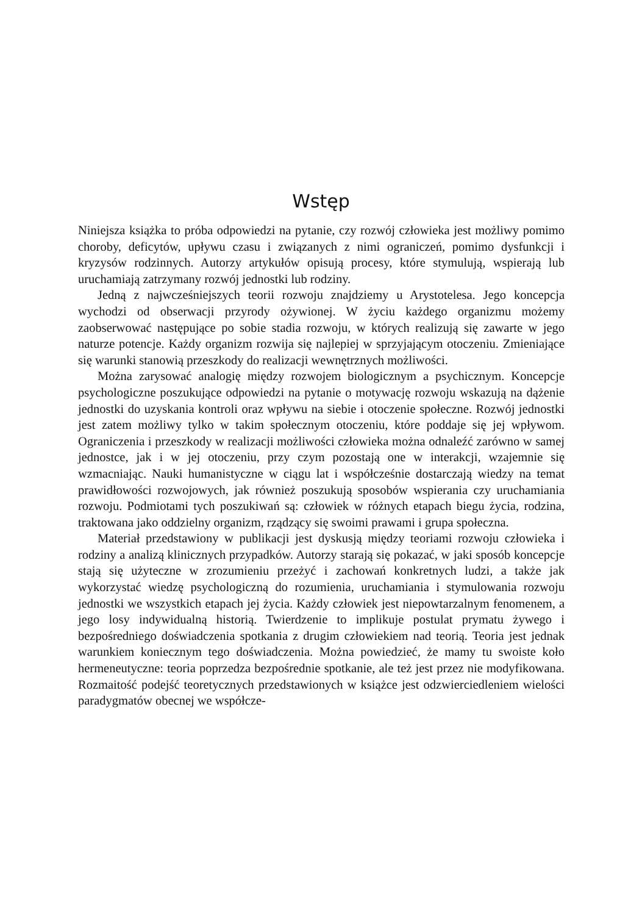Wstęp
Niniejsza książka to próba odpowiedzi na pytanie, czy rozwój człowieka jest możliwy pomimo choroby, deficytów, upływu czasu i związanych z nimi ograniczeń, pomimo dysfunkcji i kryzysów rodzinnych. Autorzy artykułów opisują procesy, które stymulują, wspierają lub uruchamiają zatrzymany rozwój jednostki lub rodziny.
Jedną z najwcześniejszych teorii rozwoju znajdziemy u Arystotelesa. Jego koncepcja wychodzi od obserwacji przyrody ożywionej. W życiu każdego organizmu możemy zaobserwować następujące po sobie stadia rozwoju, w których realizują się zawarte w jego naturze potencje. Każdy organizm rozwija się najlepiej w sprzyjającym otoczeniu. Zmieniające się warunki stanowią przeszkody do realizacji wewnętrznych możliwości.
Można zarysować analogię między rozwojem biologicznym a psychicznym. Koncepcje psychologiczne poszukujące odpowiedzi na pytanie o motywację rozwoju wskazują na dążenie jednostki do uzyskania kontroli oraz wpływu na siebie i otoczenie społeczne. Rozwój jednostki jest zatem możliwy tylko w takim społecznym otoczeniu, które poddaje się jej wpływom. Ograniczenia i przeszkody w realizacji możliwości człowieka można odnaleźć zarówno w samej jednostce, jak i w jej otoczeniu, przy czym pozostają one w interakcji, wzajemnie się wzmacniając. Nauki humanistyczne w ciągu lat i współcześnie dostarczają wiedzy na temat prawidłowości rozwojowych, jak również poszukują sposobów wspierania czy uruchamiania rozwoju. Podmiotami tych poszukiwań są: człowiek w różnych etapach biegu życia, rodzina, traktowana jako oddzielny organizm, rządzący się swoimi prawami i grupa społeczna.
Materiał przedstawiony w publikacji jest dyskusją między teoriami rozwoju człowieka i rodziny a analizą klinicznych przypadków. Autorzy starają się pokazać, w jaki sposób koncepcje stają się użyteczne w zrozumieniu przeżyć i zachowań konkretnych ludzi, a także jak wykorzystać wiedzę psychologiczną do rozumienia, uruchamiania i stymulowania rozwoju jednostki we wszystkich etapach jej życia. Każdy człowiek jest niepowtarzalnym fenomenem, a jego losy indywidualną historią. Twierdzenie to implikuje postulat prymatu żywego i bezpośredniego doświadczenia spotkania z drugim człowiekiem nad teorią. Teoria jest jednak warunkiem koniecznym tego doświadczenia. Można powiedzieć, że mamy tu swoiste koło hermeneutyczne: teoria poprzedza bezpośrednie spotkanie, ale też jest przez nie modyfikowana. Rozmaitość podejść teoretycznych przedstawionych w książce jest odzwierciedleniem wielości paradygmatów obecnej we współcze-